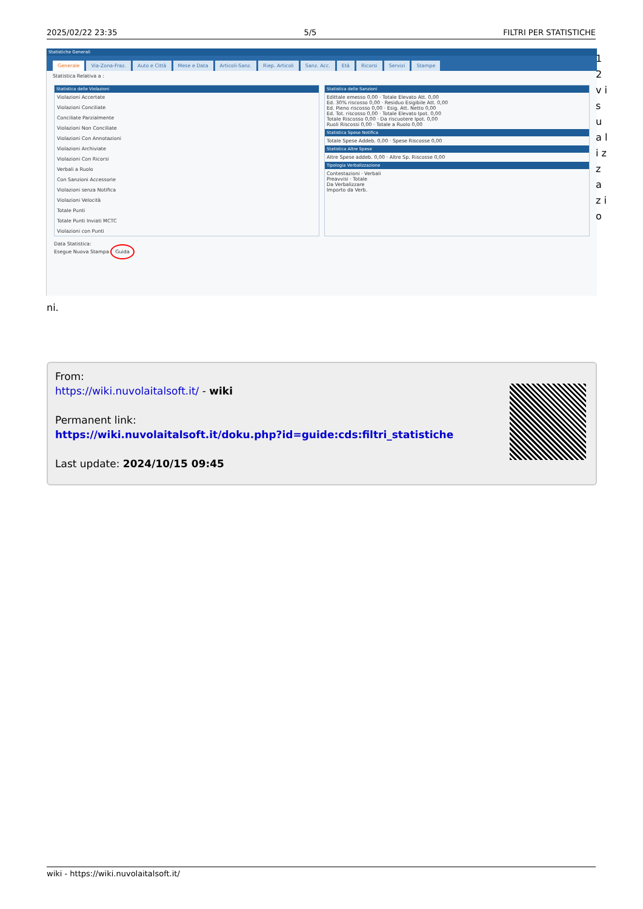2025/02/22 23:35 5/5 FILTRI PER STATISTICHE
Statistiche Generali
Generale Via-Zona-Fraz. Auto e Città Mese e Data Articoli-Sanz. Riep. Articoli Sanz. Acc. Età Ricorsi Servizi Stampe
Statistica Relativa a :
Statistica delle Violazioni
Violazioni Accertate
Violazioni Conciliate
Conciliate Parzialmente
Violazioni Non Conciliate
Violazioni Con Annotazioni
Violazioni Archiviate
Violazioni Con Ricorsi
Verbali a Ruolo
Con Sanzioni Accessorie
Violazioni senza Notifica
Violazioni Velocità
Totale Punti
Totale Punti Inviati MCTC
Violazioni con Punti
Statistica delle Sanzioni
Edittale emesso 0,00 · Totale Elevato Att. 0,00
Ed. 30% riscosso 0,00 · Residuo Esigibile Att. 0,00
Ed. Pieno riscosso 0,00 · Esig. Att. Netto 0,00
Ed. Tot. riscosso 0,00 · Totale Elevato Ipot. 0,00
Totale Riscosso 0,00 · Da riscuotere Ipot. 0,00
Ruoli Riscossi 0,00 · Totale a Ruolo 0,00
Statistica Spese Notifica
Totale Spese Addeb. 0,00 · Spese Riscosse 0,00
Statistica Altre Spese
Altre Spese addeb. 0,00 · Altre Sp. Riscosse 0,00
Tipologia Verbalizzazione
Contestazioni · Verbali
Preavvisi · Totale
Da Verbalizzare
Importo da Verb.
Data Statistica:
Esegue Nuova Stampa Guida
1 2 v i s u a l i z z a z i o
ni.
From:
https://wiki.nuvolaitalsoft.it/ - wiki
Permanent link:
https://wiki.nuvolaitalsoft.it/doku.php?id=guide:cds:filtri_statistiche
Last update: 2024/10/15 09:45
wiki - https://wiki.nuvolaitalsoft.it/